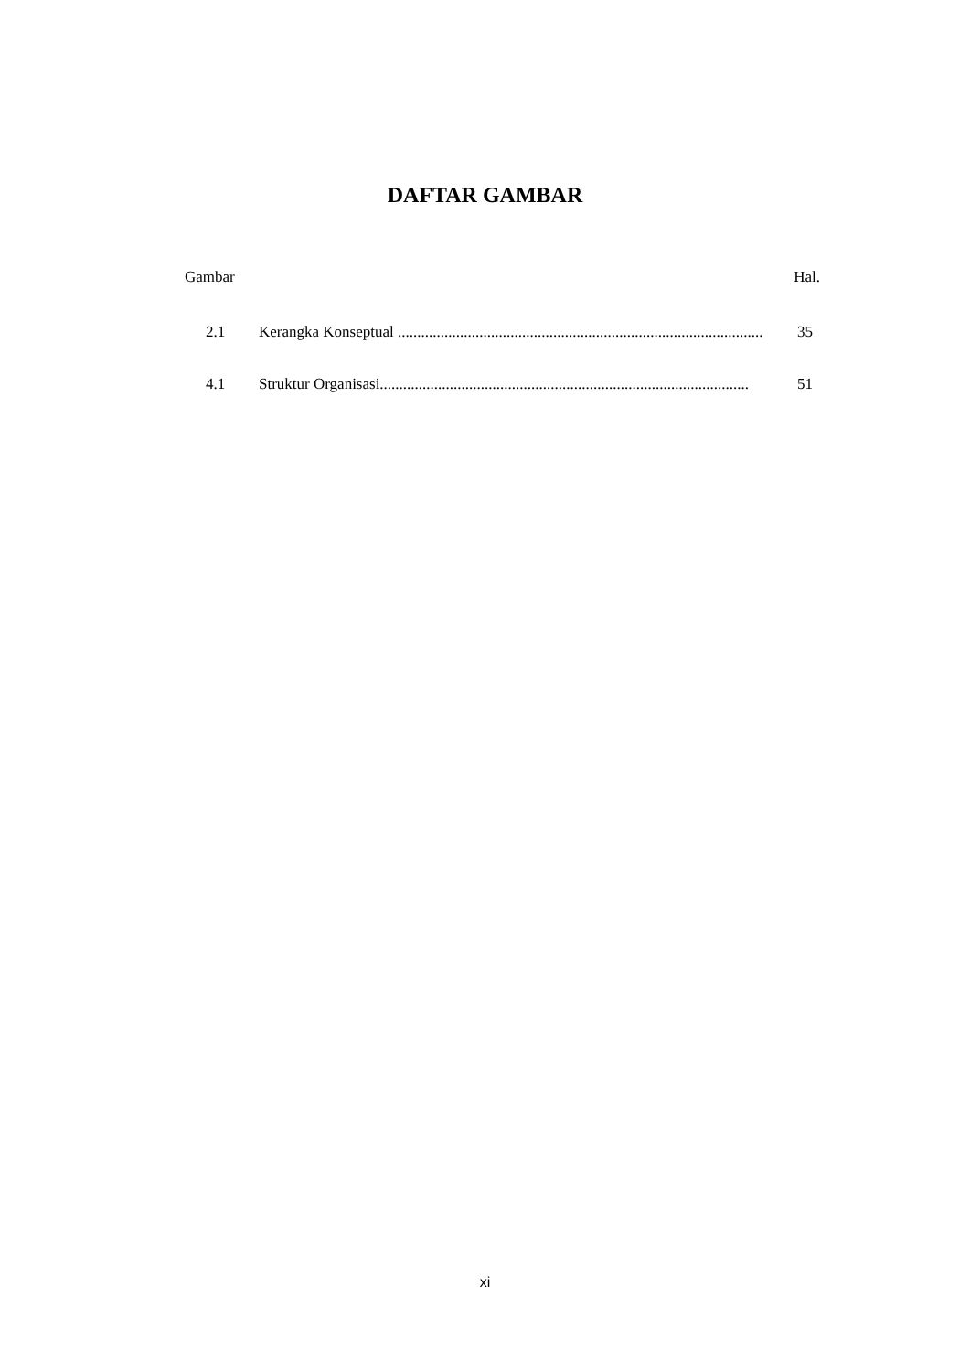DAFTAR GAMBAR
Gambar Hal.
2.1 Kerangka Konseptual .............................................................................................. 35
4.1 Struktur Organisasi............................................................................................... 51
xi